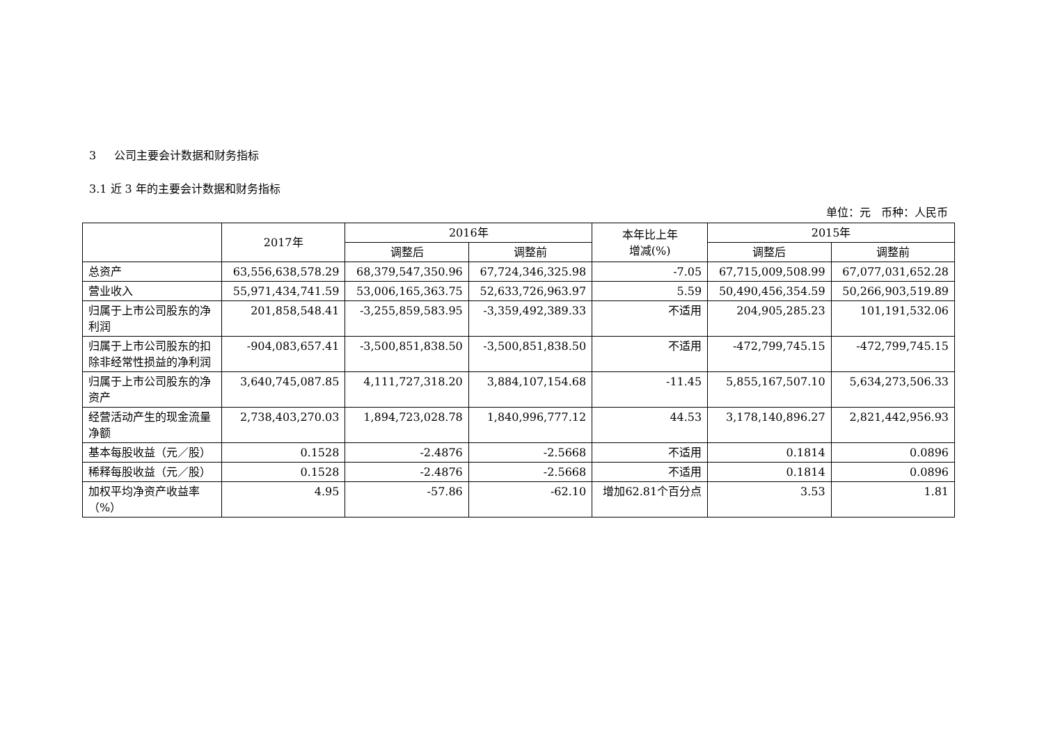3 公司主要会计数据和财务指标
3.1 近 3 年的主要会计数据和财务指标
单位：元 币种：人民币
| | 2017年 | 2016年 | | 本年比上年 增减(%) | 2015年 | |
| --- | --- | --- | --- | --- | --- | --- |
| | | 调整后 | 调整前 | | 调整后 | 调整前 |
| 总资产 | 63,556,638,578.29 | 68,379,547,350.96 | 67,724,346,325.98 | -7.05 | 67,715,009,508.99 | 67,077,031,652.28 |
| 营业收入 | 55,971,434,741.59 | 53,006,165,363.75 | 52,633,726,963.97 | 5.59 | 50,490,456,354.59 | 50,266,903,519.89 |
| 归属于上市公司股东的净利润 | 201,858,548.41 | -3,255,859,583.95 | -3,359,492,389.33 | 不适用 | 204,905,285.23 | 101,191,532.06 |
| 归属于上市公司股东的扣除非经常性损益的净利润 | -904,083,657.41 | -3,500,851,838.50 | -3,500,851,838.50 | 不适用 | -472,799,745.15 | -472,799,745.15 |
| 归属于上市公司股东的净资产 | 3,640,745,087.85 | 4,111,727,318.20 | 3,884,107,154.68 | -11.45 | 5,855,167,507.10 | 5,634,273,506.33 |
| 经营活动产生的现金流量净额 | 2,738,403,270.03 | 1,894,723,028.78 | 1,840,996,777.12 | 44.53 | 3,178,140,896.27 | 2,821,442,956.93 |
| 基本每股收益（元／股） | 0.1528 | -2.4876 | -2.5668 | 不适用 | 0.1814 | 0.0896 |
| 稀释每股收益（元／股） | 0.1528 | -2.4876 | -2.5668 | 不适用 | 0.1814 | 0.0896 |
| 加权平均净资产收益率（%） | 4.95 | -57.86 | -62.10 | 增加62.81个百分点 | 3.53 | 1.81 |